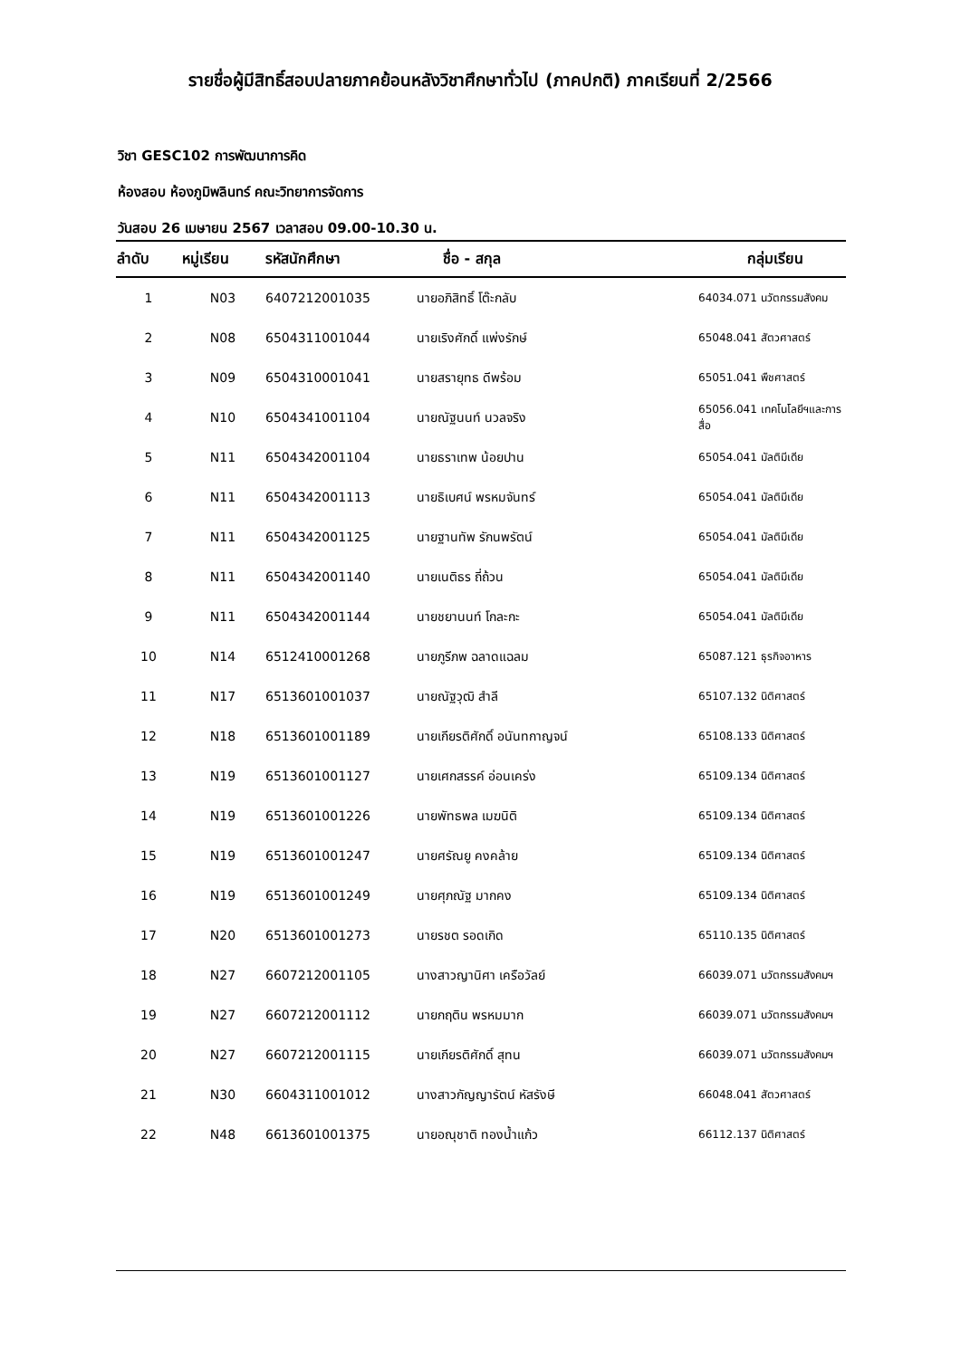รายชื่อผู้มีสิทธิ์สอบปลายภาคย้อนหลังวิชาศึกษาทั่วไป (ภาคปกติ) ภาคเรียนที่ 2/2566
วิชา GESC102 การพัฒนาการคิด
ห้องสอบ ห้องภูมิพลินทร์ คณะวิทยาการจัดการ
วันสอบ 26 เมษายน 2567 เวลาสอบ 09.00-10.30 น.
| ลำดับ | หมู่เรียน | รหัสนักศึกษา | ชื่อ - สกุล | กลุ่มเรียน |
| --- | --- | --- | --- | --- |
| 1 | N03 | 6407212001035 | นายอภิสิทธิ์ โต๊ะกลับ | 64034.071 นวัตกรรมสังคม |
| 2 | N08 | 6504311001044 | นายเริงศักดิ์ แพ่งรักษ์ | 65048.041 สัตวศาสตร์ |
| 3 | N09 | 6504310001041 | นายสรายุทธ ดีพร้อม | 65051.041 พืชศาสตร์ |
| 4 | N10 | 6504341001104 | นายณัฐนนท์ นวลจริง | 65056.041 เทคโนโลยีฯและการสื่อ |
| 5 | N11 | 6504342001104 | นายธราเทพ น้อยปาน | 65054.041 มัลติมีเดีย |
| 6 | N11 | 6504342001113 | นายธิเบศน์ พรหมจันทร์ | 65054.041 มัลติมีเดีย |
| 7 | N11 | 6504342001125 | นายฐานทัพ รักนพรัตน์ | 65054.041 มัลติมีเดีย |
| 8 | N11 | 6504342001140 | นายเนติธร ถี่ถ้วน | 65054.041 มัลติมีเดีย |
| 9 | N11 | 6504342001144 | นายชยานนท์ โกละกะ | 65054.041 มัลติมีเดีย |
| 10 | N14 | 6512410001268 | นายภูรีภพ ฉลาดแฉลม | 65087.121 ธุรกิจอาหาร |
| 11 | N17 | 6513601001037 | นายณัฐวุฒิ สำลี | 65107.132 นิติศาสตร์ |
| 12 | N18 | 6513601001189 | นายเกียรติศักดิ์ อนันทกาญจน์ | 65108.133 นิติศาสตร์ |
| 13 | N19 | 6513601001127 | นายเศกสรรค์ อ่อนเคร่ง | 65109.134 นิติศาสตร์ |
| 14 | N19 | 6513601001226 | นายพัทธพล เมฆนิติ | 65109.134 นิติศาสตร์ |
| 15 | N19 | 6513601001247 | นายศรัณยู คงคล้าย | 65109.134 นิติศาสตร์ |
| 16 | N19 | 6513601001249 | นายศุภณัฐ มากคง | 65109.134 นิติศาสตร์ |
| 17 | N20 | 6513601001273 | นายรชต รอดเกิด | 65110.135 นิติศาสตร์ |
| 18 | N27 | 6607212001105 | นางสาวญานิศา เครือวัลย์ | 66039.071 นวัตกรรมสังคมฯ |
| 19 | N27 | 6607212001112 | นายกฤติน พรหมมาก | 66039.071 นวัตกรรมสังคมฯ |
| 20 | N27 | 6607212001115 | นายเกียรติศักดิ์ สุทน | 66039.071 นวัตกรรมสังคมฯ |
| 21 | N30 | 6604311001012 | นางสาวกัญญารัตน์ หัสรังษี | 66048.041 สัตวศาสตร์ |
| 22 | N48 | 6613601001375 | นายอณุชาติ ทองน้ำแก้ว | 66112.137 นิติศาสตร์ |